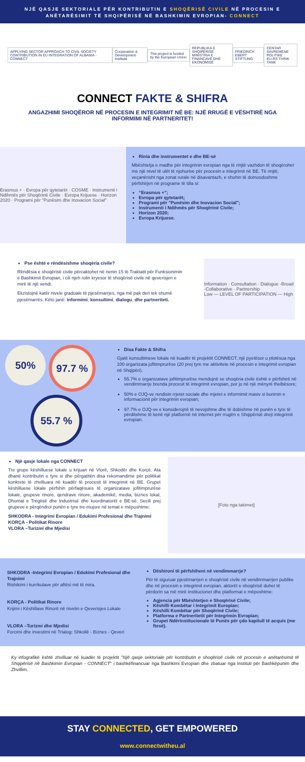NJË QASJE SEKTORIALE PËR KONTRIBUTIN E SHOQËRISË CIVILE NË PROCESIN E ANËTARËSIMIT TË SHQIPËRISË NË BASHKIMIN EVROPIAN- CONNECT
APPLYING SECTOR APPROACH TO CIVIL SOCIETY CONTRIBUTION IN EU INTEGRATION OF ALBANIA - CONNECT
Cooperation & Development Institute
This project is funded by the European Union
REPUBLIKA E SHQIPËRISË
MINISTRIA E FINANCAVE DHE EKONOMISË
FRIEDRICH EBERT STIFTUNG
CENTAR SAVREMENE POLITIKE
EU-RS THINK TANK
CONNECT FAKTE & SHIFRA
ANGAZHIMI SHOQËROR NË PROCESIN E INTEGRIMIT NË BE: NJË RRUGË E VËSHTIRË NGA INFORMIMI NË PARTNERITET!
Erasmus + · Evropa për qytetarët · COSME · Instrumenti i Ndihmës për Shoqërinë Civile · Evropa Krijuese · Horizon 2020 · Programi për "Punësim dhe Inovacion Social"
Rinia dhe instrumentet e dhe BE-së
Mbështetja e madhe për integrimin evropian nga të rinjtë vazhdon të shoqërohet me një nivel të ulët të njohurive për procesin e integrimit në BE. Të rinjtë, veçanërisht nga zonat rurale në disavantazh, e shohin të domosdoshme përfshirjen në programe të tilla si:
“Erasmus +”;
Evropa për qytetarët;
Programi për "Punësim dhe Inovacion Social";
Instrumenti i Ndihmës për Shoqërinë Civile;
Horizon 2020;
Evropa Krijuese.
Pse është e rëndësishme shoqëria civile?
Rëndësia e shoqërisë civile përcaktohet në nenin 15 të Traktatit për Funksionimin e Bashkimit Evropian, i cili njeh rolin kryesor të shoqërisë civile në qeverisjen e mirë të një vendi.
Ekzistojnë katër nivele graduale të pjesëmarrjes, nga më pak deri tek shumë pjesëmarrës. Këto janë: informimi, konsultimi, dialogu, dhe partneriteti.
Information · Consultation · Dialogue -Broad -Collaborative · Partnership
Low — LEVEL OF PARTICIPATION — High
50%
97.7 %
55.7 %
Disa Fakte & Shifra
Gjatë konsultimeve lokale në kuadër të projektit CONNECT, një pyetësor u plotësua nga 100 organizata jofitimprurëse (20 prej tyre me aktivitete në procesin e integrimit evropian në Shqipëri).
55.7% e organizatave jofitimprurëse mendojnë se shoqëria civile është e përfshirë në vendimmarrje brenda procesit të integrimit evropian, por jo në një mënyrë thelbësore;
50% e OJQ-ve rendisin rrjetet sociale dhe mjetet e informimit masiv si burimin e informacionit për integrimin evropian;
97.7% e OJQ-ve e konsiderojnë të nevojshme dhe të dobishme në punën e tyre të përditshme të kenë një platformë në internet për rrugën e Shqipërisë drejt integrimit evropian.
Një qasje lokale nga CONNECT
Tre grupe këshilluese lokale u krijuan në Vlorë, Shkodër dhe Korçë. Ata dhanë kontributin e tyre si dhe përgatitën disa rekomandime për politikat konkrete të zhvilluara në kuadër të procesit të integrimit në BE. Grupet këshilluese lokale përfshin përfaqësues të organizatave jofitimprurëse lokale, grupeve rinore, qendrave rinore, akademikë, media, biznes lokal, Dhomat e Tregtisë dhe Industrisë dhe koordinatorët e BE-së. Secili prej grupeve e përqëndroi punën e tyre tre-mujore në temat e mëposhtme:
SHKODRA - Integrimi Evropian / Edukimi Profesional dhe Trajnimi
KORÇA - Politikat Rinore
VLORA –Turizmi dhe Mjedisi
[Foto nga takimet]
SHKODRA -Integrimi Evropian / Edukimi Profesional dhe Trajnimi
Rishikimi i kurrikulave për aftësi më të mira.
KORÇA - Politikat Rinore
Krijimi i Këshillave Rinorë në nivelin e Qeverisjes Lokale
VLORA –Turizmi dhe Mjedisi
Forcimi dhe investimi në Trialog: Shkollë - Biznes - Qeveri
Dëshironi të përfshiheni në vendimmarrje?
Për të siguruar pjesëmarrjen e shoqërisë civile në vendimmarrjen publike dhe në procesin e integrimit evropian, aktorët e shoqërisë duhet të përdorin sa më mirë institucionet dhe platformat e mëposhtme:
Agjencia për Mbështetjen e Shoqërisë Civile;
Këshilli Kombëtar i Integrimit Europian;
Këshilli Kombëtar për Shoqërinë Civile;
Platforma e Partneritetit për Integrimin Evropian;
Grupet Ndërinstitucionale të Punës për çdo kapitull të acquis (me ftesë).
Ky infografikë është zhvilluar në kuadër të projektit "Një qasje sektoriale për kontributin e shoqërisë civile në procesin e anëtarësimit të Shqipërisë në Bashkimin Evropian - CONNECT" i bashkëfinancuar nga Bashkimi Evropian dhe zbatuar nga Instituti për Bashkëpunim dhe Zhvillim.
STAY CONNECTED, GET EMPOWERED
www.connectwitheu.al